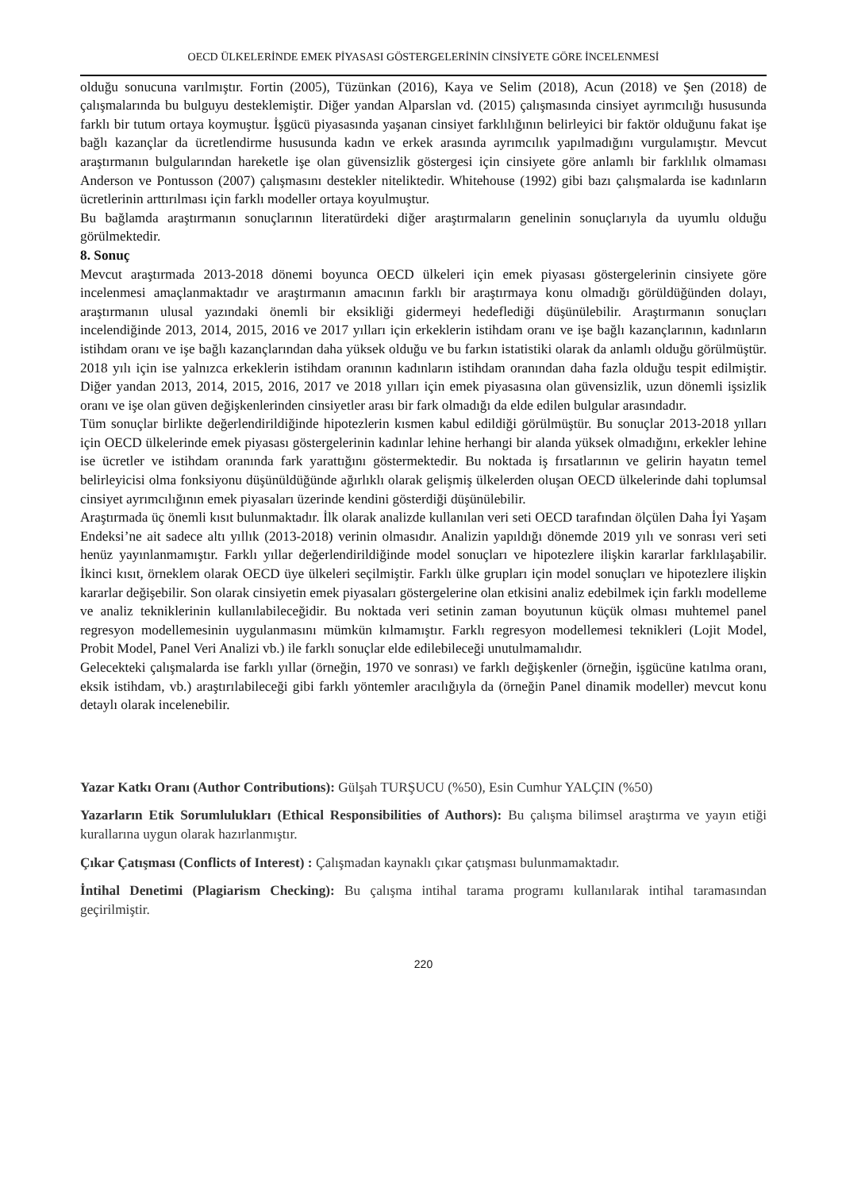OECD ÜLKELERİNDE EMEK PİYASASI GÖSTERGELERİNİN CİNSİYETE GÖRE İNCELENMESİ
olduğu sonucuna varılmıştır. Fortin (2005), Tüzünkan (2016), Kaya ve Selim (2018), Acun (2018) ve Şen (2018) de çalışmalarında bu bulguyu desteklemiştir. Diğer yandan Alparslan vd. (2015) çalışmasında cinsiyet ayrımcılığı hususunda farklı bir tutum ortaya koymuştur. İşgücü piyasasında yaşanan cinsiyet farklılığının belirleyici bir faktör olduğunu fakat işe bağlı kazançlar da ücretlendirme hususunda kadın ve erkek arasında ayrımcılık yapılmadığını vurgulamıştır. Mevcut araştırmanın bulgularından hareketle işe olan güvensizlik göstergesi için cinsiyete göre anlamlı bir farklılık olmaması Anderson ve Pontusson (2007) çalışmasını destekler niteliktedir. Whitehouse (1992) gibi bazı çalışmalarda ise kadınların ücretlerinin arttırılması için farklı modeller ortaya koyulmuştur.
Bu bağlamda araştırmanın sonuçlarının literatürdeki diğer araştırmaların genelinin sonuçlarıyla da uyumlu olduğu görülmektedir.
8. Sonuç
Mevcut araştırmada 2013-2018 dönemi boyunca OECD ülkeleri için emek piyasası göstergelerinin cinsiyete göre incelenmesi amaçlanmaktadır ve araştırmanın amacının farklı bir araştırmaya konu olmadığı görüldüğünden dolayı, araştırmanın ulusal yazındaki önemli bir eksikliği gidermeyi hedeflediği düşünülebilir. Araştırmanın sonuçları incelendiğinde 2013, 2014, 2015, 2016 ve 2017 yılları için erkeklerin istihdam oranı ve işe bağlı kazançlarının, kadınların istihdam oranı ve işe bağlı kazançlarından daha yüksek olduğu ve bu farkın istatistiki olarak da anlamlı olduğu görülmüştür. 2018 yılı için ise yalnızca erkeklerin istihdam oranının kadınların istihdam oranından daha fazla olduğu tespit edilmiştir. Diğer yandan 2013, 2014, 2015, 2016, 2017 ve 2018 yılları için emek piyasasına olan güvensizlik, uzun dönemli işsizlik oranı ve işe olan güven değişkenlerinden cinsiyetler arası bir fark olmadığı da elde edilen bulgular arasındadır.
Tüm sonuçlar birlikte değerlendirildiğinde hipotezlerin kısmen kabul edildiği görülmüştür. Bu sonuçlar 2013-2018 yılları için OECD ülkelerinde emek piyasası göstergelerinin kadınlar lehine herhangi bir alanda yüksek olmadığını, erkekler lehine ise ücretler ve istihdam oranında fark yarattığını göstermektedir. Bu noktada iş fırsatlarının ve gelirin hayatın temel belirleyicisi olma fonksiyonu düşünüldüğünde ağırlıklı olarak gelişmiş ülkelerden oluşan OECD ülkelerinde dahi toplumsal cinsiyet ayrımcılığının emek piyasaları üzerinde kendini gösterdiği düşünülebilir.
Araştırmada üç önemli kısıt bulunmaktadır. İlk olarak analizde kullanılan veri seti OECD tarafından ölçülen Daha İyi Yaşam Endeksi’ne ait sadece altı yıllık (2013-2018) verinin olmasıdır. Analizin yapıldığı dönemde 2019 yılı ve sonrası veri seti henüz yayınlanmamıştır. Farklı yıllar değerlendirildiğinde model sonuçları ve hipotezlere ilişkin kararlar farklılaşabilir. İkinci kısıt, örneklem olarak OECD üye ülkeleri seçilmiştir. Farklı ülke grupları için model sonuçları ve hipotezlere ilişkin kararlar değişebilir. Son olarak cinsiyetin emek piyasaları göstergelerine olan etkisini analiz edebilmek için farklı modelleme ve analiz tekniklerinin kullanılabileceğidir. Bu noktada veri setinin zaman boyutunun küçük olması muhtemel panel regresyon modellemesinin uygulanmasını mümkün kılmamıştır. Farklı regresyon modellemesi teknikleri (Lojit Model, Probit Model, Panel Veri Analizi vb.) ile farklı sonuçlar elde edilebileceği unutulmamalıdır.
Gelecekteki çalışmalarda ise farklı yıllar (örneğin, 1970 ve sonrası) ve farklı değişkenler (örneğin, işgücüne katılma oranı, eksik istihdam, vb.) araştırılabileceği gibi farklı yöntemler aracılığıyla da (örneğin Panel dinamik modeller) mevcut konu detaylı olarak incelenebilir.
Yazar Katkı Oranı (Author Contributions): Gülşah TURŞUCU (%50), Esin Cumhur YALÇIN (%50)
Yazarların Etik Sorumlulukları (Ethical Responsibilities of Authors): Bu çalışma bilimsel araştırma ve yayın etiği kurallarına uygun olarak hazırlanmıştır.
Çıkar Çatışması (Conflicts of Interest) : Çalışmadan kaynaklı çıkar çatışması bulunmamaktadır.
İntihal Denetimi (Plagiarism Checking): Bu çalışma intihal tarama programı kullanılarak intihal taramasından geçirilmiştir.
220